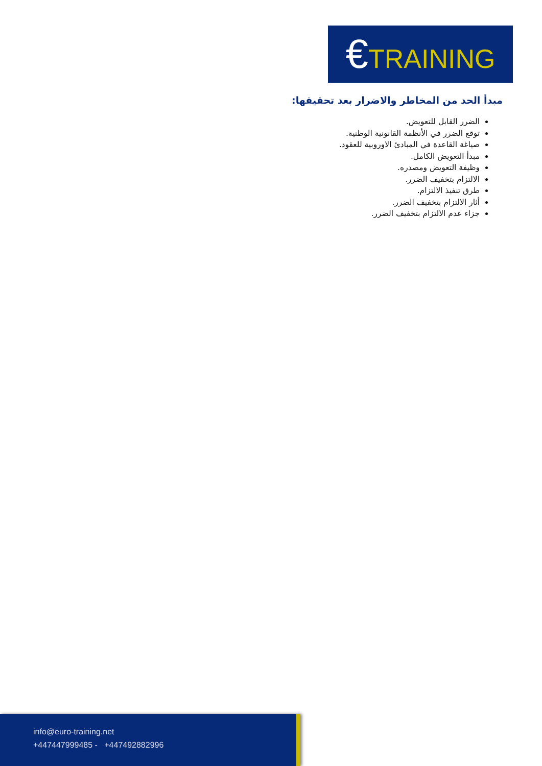€TRAINING
مبدأ الحد من المخاطر والاضرار بعد تحقيقها:
الضرر القابل للتعويض.
توقع الضرر في الأنظمة القانونية الوطنية.
صياغة القاعدة في المبادئ الاوروبية للعقود.
مبدأ التعويض الكامل.
وظيفة التعويض ومصدره.
الالتزام بتخفيف الضرر.
طرق تنفيذ الالتزام.
أثار الالتزام بتخفيف الضرر.
جزاء عدم الالتزام بتخفيف الضرر.
info@euro-training.net
+447447999485 - +447492882996